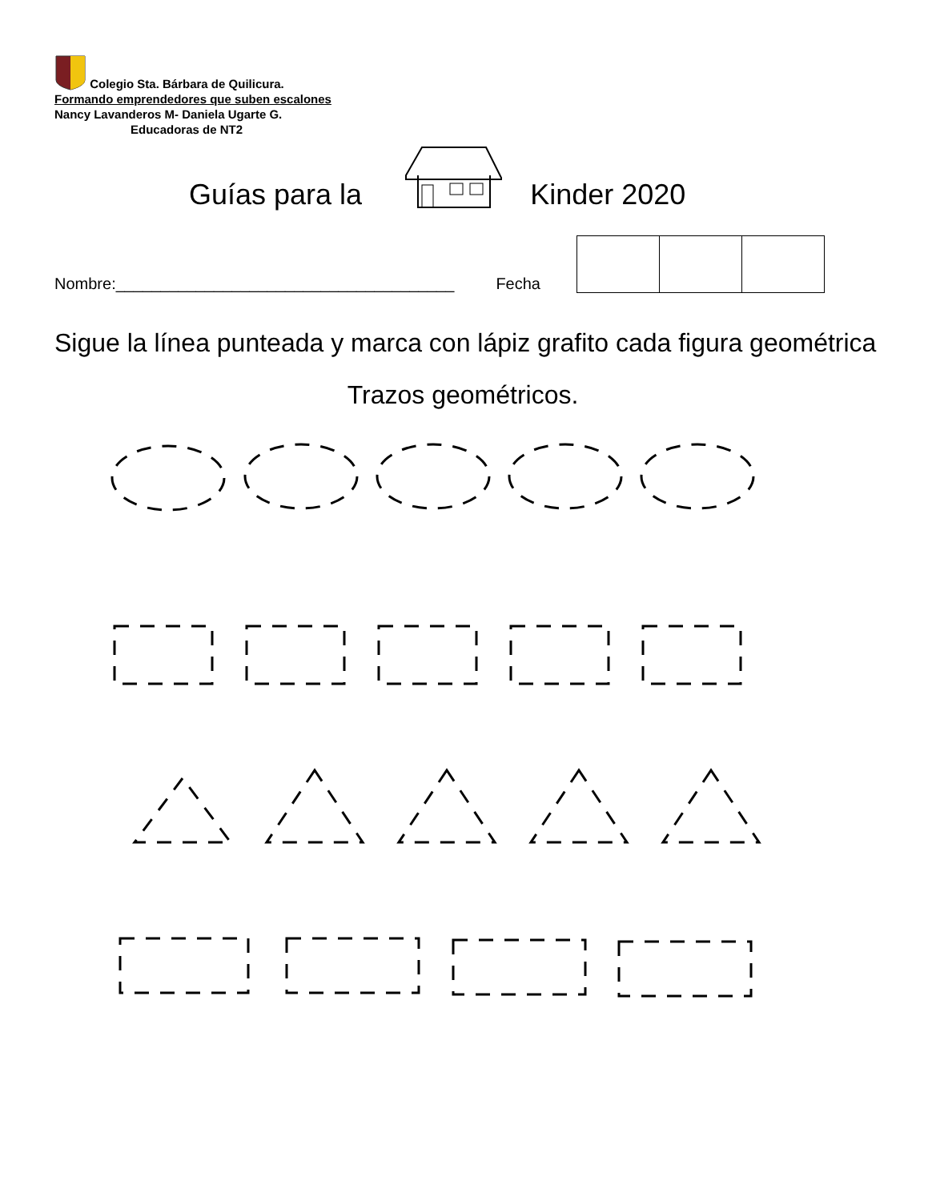Colegio Sta. Bárbara de Quilicura.
Formando emprendedores que suben escalones
Nancy Lavanderos M- Daniela Ugarte G.
Educadoras de NT2
Guías para la Kinder 2020
Nombre:______________________________________ Fecha
Sigue la línea punteada y marca con lápiz grafito cada figura geométrica
Trazos geométricos.